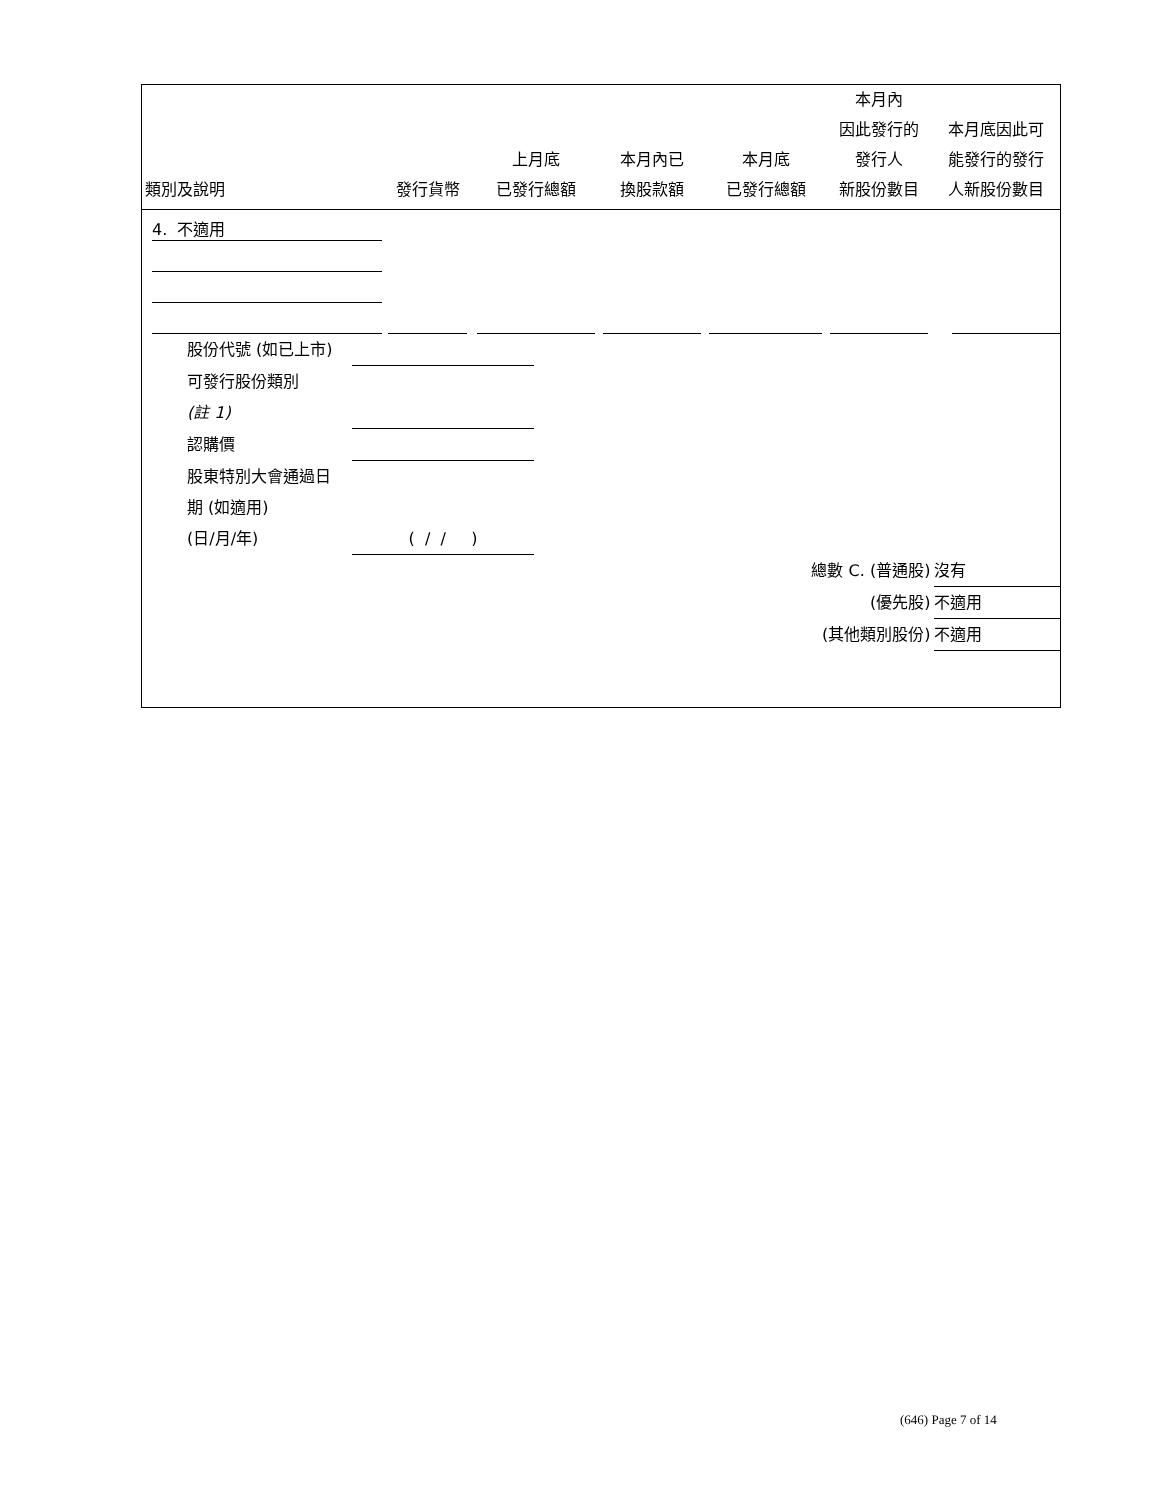| 類別及說明 | 發行貨幣 | 上月底 已發行總額 | 本月內已 換股款額 | 本月底 已發行總額 | 本月內 因此發行的 發行人 新股份數目 | 本月底因此可 能發行的發行 人新股份數目 |
| --- | --- | --- | --- | --- | --- | --- |
| 4. 不適用 | | | | | | |
股份代號 (如已上市)
可發行股份類別
(註 1)
認購價
股東特別大會通過日
期 (如適用)
(日/月/年) ( / / )
總數 C. (普通股) 沒有
(優先股) 不適用
(其他類別股份) 不適用
(646) Page 7 of 14